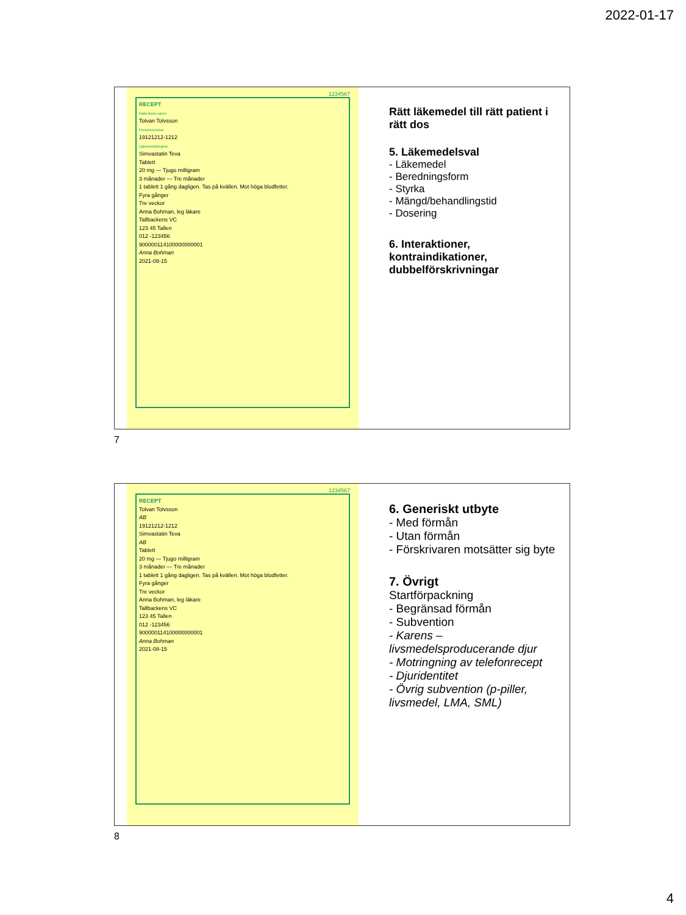2022-01-17
1234567
RECEPT
Patientens namn
Tolvan Tolvsson
Personnummer
19121212-1212
Läkemedelsnamn
Simvastatin Teva
Tablett
20 mg — Tjugo milligram
3 månader — Tre månader
1 tablett 1 gång dagligen. Tas på kvällen. Mot höga blodfetter.
Fyra gånger
Tre veckor
Anna Bohman, leg läkare
Tallbackens VC
123 45 Tallen
012 -123456
900000114100000000001
Anna Bohman
2021-08-15
Rätt läkemedel till rätt patient i rätt dos
5. Läkemedelsval
- Läkemedel
- Beredningsform
- Styrka
- Mängd/behandlingstid
- Dosering
6. Interaktioner, kontraindikationer, dubbelförskrivningar
7
1234567
RECEPT
Tolvan Tolvsson
AB
19121212-1212
Simvastatin Teva
AB
Tablett
20 mg — Tjugo milligram
3 månader — Tre månader
1 tablett 1 gång dagligen. Tas på kvällen. Mot höga blodfetter.
Fyra gånger
Tre veckor
Anna Bohman, leg läkare
Tallbackens VC
123 45 Tallen
012 -123456
900000114100000000001
Anna Bohman
2021-08-15
6. Generiskt utbyte
- Med förmån
- Utan förmån
- Förskrivaren motsätter sig byte
7. Övrigt
Startförpackning
- Begränsad förmån
- Subvention
- Karens – livsmedelsproducerande djur
- Motringning av telefonrecept
- Djuridentitet
- Övrig subvention (p-piller, livsmedel, LMA, SML)
8
4